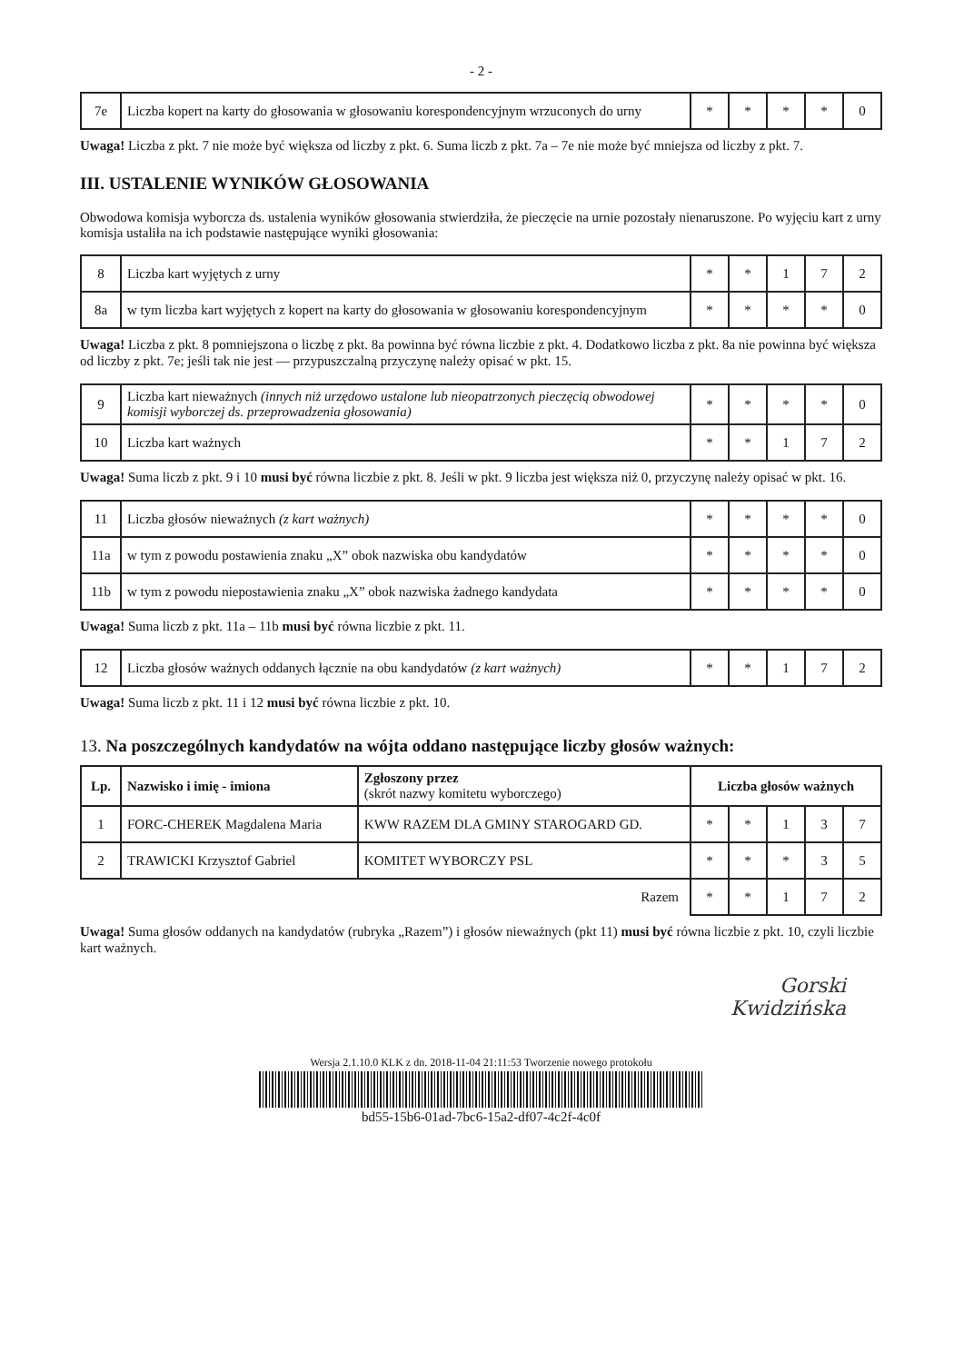- 2 -
| 7e | Liczba kopert na karty do głosowania w głosowaniu korespondencyjnym wrzuconych do urny | * | * | * | * | 0 |
Uwaga! Liczba z pkt. 7 nie może być większa od liczby z pkt. 6. Suma liczb z pkt. 7a – 7e nie może być mniejsza od liczby z pkt. 7.
III. USTALENIE WYNIKÓW GŁOSOWANIA
Obwodowa komisja wyborcza ds. ustalenia wyników głosowania stwierdziła, że pieczęcie na urnie pozostały nienaruszone. Po wyjęciu kart z urny komisja ustaliła na ich podstawie następujące wyniki głosowania:
| 8 | Liczba kart wyjętych z urny | * | * | 1 | 7 | 2 |
| 8a | w tym liczba kart wyjętych z kopert na karty do głosowania w głosowaniu korespondencyjnym | * | * | * | * | 0 |
Uwaga! Liczba z pkt. 8 pomniejszona o liczbę z pkt. 8a powinna być równa liczbie z pkt. 4. Dodatkowo liczba z pkt. 8a nie powinna być większa od liczby z pkt. 7e; jeśli tak nie jest — przypuszczalną przyczynę należy opisać w pkt. 15.
| 9 | Liczba kart nieważnych (innych niż urzędowo ustalone lub nieopatrzonych pieczęcią obwodowej komisji wyborczej ds. przeprowadzenia głosowania) | * | * | * | * | 0 |
| 10 | Liczba kart ważnych | * | * | 1 | 7 | 2 |
Uwaga! Suma liczb z pkt. 9 i 10 musi być równa liczbie z pkt. 8. Jeśli w pkt. 9 liczba jest większa niż 0, przyczynę należy opisać w pkt. 16.
| 11 | Liczba głosów nieważnych (z kart ważnych) | * | * | * | * | 0 |
| 11a | w tym z powodu postawienia znaku „X” obok nazwiska obu kandydatów | * | * | * | * | 0 |
| 11b | w tym z powodu niepostawienia znaku „X” obok nazwiska żadnego kandydata | * | * | * | * | 0 |
Uwaga! Suma liczb z pkt. 11a – 11b musi być równa liczbie z pkt. 11.
| 12 | Liczba głosów ważnych oddanych łącznie na obu kandydatów (z kart ważnych) | * | * | 1 | 7 | 2 |
Uwaga! Suma liczb z pkt. 11 i 12 musi być równa liczbie z pkt. 10.
13. Na poszczególnych kandydatów na wójta oddano następujące liczby głosów ważnych:
| Lp. | Nazwisko i imię - imiona | Zgłoszony przez (skrót nazwy komitetu wyborczego) | Liczba głosów ważnych | | | | |
| --- | --- | --- | --- | --- | --- | --- | --- |
| 1 | FORC-CHEREK Magdalena Maria | KWW RAZEM DLA GMINY STAROGARD GD. | * | * | 1 | 3 | 7 |
| 2 | TRAWICKI Krzysztof Gabriel | KOMITET WYBORCZY PSL | * | * | * | 3 | 5 |
| Razem | | | * | * | 1 | 7 | 2 |
Uwaga! Suma głosów oddanych na kandydatów (rubryka „Razem”) i głosów nieważnych (pkt 11) musi być równa liczbie z pkt. 10, czyli liczbie kart ważnych.
Gorski
Kwidzińska
Wersja 2.1.10.0 KLK z dn. 2018-11-04 21:11:53 Tworzenie nowego protokołu
bd55-15b6-01ad-7bc6-15a2-df07-4c2f-4c0f